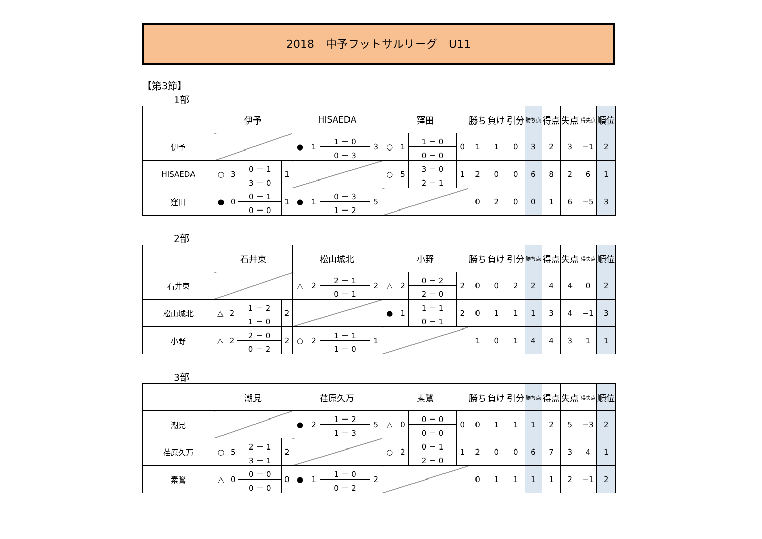2018　中予フットサルリーグ　U11
【第3節】
1部
| | 伊予 | | | | HISAEDA | | | | 窪田 | | | | 勝ち | 負け | 引分 | 勝ち点 | 得点 | 失点 | 得失点 | 順位 |
| --- | --- | --- | --- | --- | --- | --- | --- | --- | --- | --- | --- | --- | --- | --- | --- | --- | --- | --- | --- | --- |
| 伊予 | | | | | ● | 1 | 1 － 0 | 3 | ○ | 1 | 1 － 0 | 0 | 1 | 1 | 0 | 3 | 2 | 3 | −1 | 2 |
| | | | | | | | 0 － 3 | | | | 0 － 0 | | | | | | | | | |
| HISAEDA | ○ | 3 | 0 － 1 | 1 | | | | | ○ | 5 | 3 － 0 | 1 | 2 | 0 | 0 | 6 | 8 | 2 | 6 | 1 |
| | | | 3 － 0 | | | | | | | | 2 － 1 | | | | | | | | | |
| 窪田 | ● | 0 | 0 － 1 | 1 | ● | 1 | 0 － 3 | 5 | | | | | 0 | 2 | 0 | 0 | 1 | 6 | −5 | 3 |
| | | | 0 － 0 | | | | 1 － 2 | | | | | | | | | | | | | |
2部
| | 石井東 | | | | 松山城北 | | | | 小野 | | | | 勝ち | 負け | 引分 | 勝ち点 | 得点 | 失点 | 得失点 | 順位 |
| --- | --- | --- | --- | --- | --- | --- | --- | --- | --- | --- | --- | --- | --- | --- | --- | --- | --- | --- | --- | --- |
| 石井東 | | | | | △ | 2 | 2 － 1 | 2 | △ | 2 | 0 － 2 | 2 | 0 | 0 | 2 | 2 | 4 | 4 | 0 | 2 |
| | | | | | | | 0 － 1 | | | | 2 － 0 | | | | | | | | | |
| 松山城北 | △ | 2 | 1 － 2 | 2 | | | | | ● | 1 | 1 － 1 | 2 | 0 | 1 | 1 | 1 | 3 | 4 | −1 | 3 |
| | | | 1 － 0 | | | | | | | | 0 － 1 | | | | | | | | | |
| 小野 | △ | 2 | 2 － 0 | 2 | ○ | 2 | 1 － 1 | 1 | | | | | 1 | 0 | 1 | 4 | 4 | 3 | 1 | 1 |
| | | | 0 － 2 | | | | 1 － 0 | | | | | | | | | | | | | |
3部
| | 潮見 | | | | 荏原久万 | | | | 素鵞 | | | | 勝ち | 負け | 引分 | 勝ち点 | 得点 | 失点 | 得失点 | 順位 |
| --- | --- | --- | --- | --- | --- | --- | --- | --- | --- | --- | --- | --- | --- | --- | --- | --- | --- | --- | --- | --- |
| 潮見 | | | | | ● | 2 | 1 － 2 | 5 | △ | 0 | 0 － 0 | 0 | 0 | 1 | 1 | 1 | 2 | 5 | −3 | 2 |
| | | | | | | | 1 － 3 | | | | 0 － 0 | | | | | | | | | |
| 荏原久万 | ○ | 5 | 2 － 1 | 2 | | | | | ○ | 2 | 0 － 1 | 1 | 2 | 0 | 0 | 6 | 7 | 3 | 4 | 1 |
| | | | 3 － 1 | | | | | | | | 2 － 0 | | | | | | | | | |
| 素鵞 | △ | 0 | 0 － 0 | 0 | ● | 1 | 1 － 0 | 2 | | | | | 0 | 1 | 1 | 1 | 1 | 2 | −1 | 2 |
| | | | 0 － 0 | | | | 0 － 2 | | | | | | | | | | | | | |